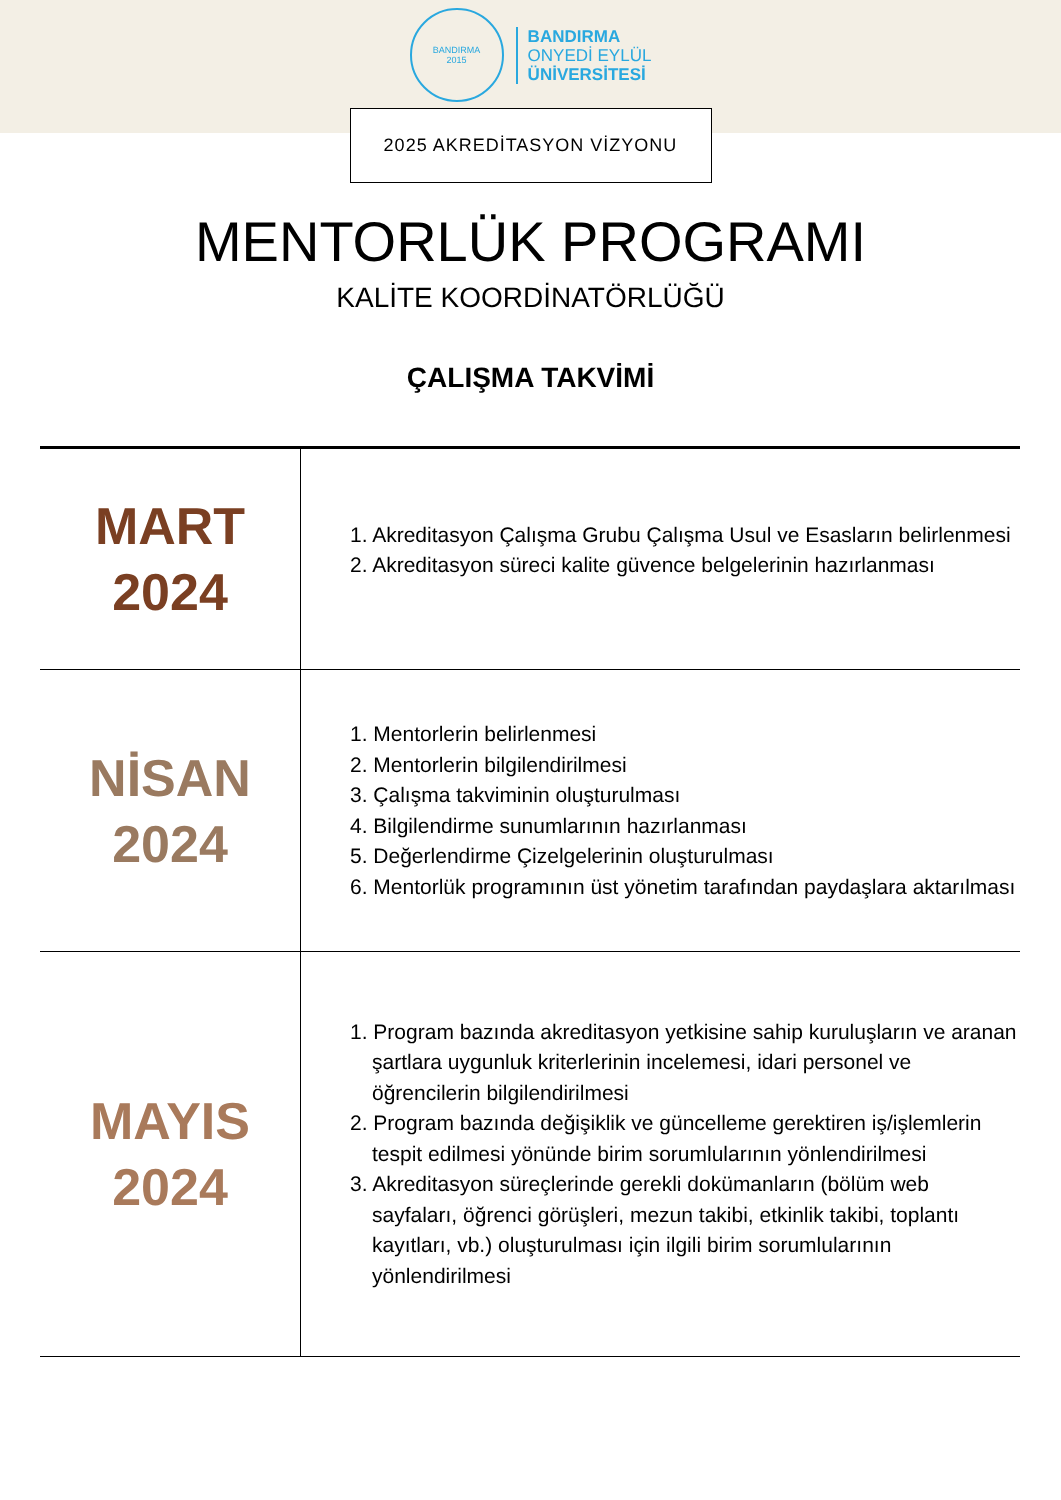BANDIRMA
2015
BANDIRMA
ONYEDİ EYLÜL
ÜNİVERSİTESİ
2025 AKREDİTASYON VİZYONU
MENTORLÜK PROGRAMI
KALİTE KOORDİNATÖRLÜĞÜ
ÇALIŞMA TAKVİMİ
| MART 2024 | 1. Akreditasyon Çalışma Grubu Çalışma Usul ve Esasların belirlenmesi 2. Akreditasyon süreci kalite güvence belgelerinin hazırlanması |
| NİSAN 2024 | 1. Mentorlerin belirlenmesi 2. Mentorlerin bilgilendirilmesi 3. Çalışma takviminin oluşturulması 4. Bilgilendirme sunumlarının hazırlanması 5. Değerlendirme Çizelgelerinin oluşturulması 6. Mentorlük programının üst yönetim tarafından paydaşlara aktarılması |
| MAYIS 2024 | 1. Program bazında akreditasyon yetkisine sahip kuruluşların ve aranan şartlara uygunluk kriterlerinin incelemesi, idari personel ve öğrencilerin bilgilendirilmesi 2. Program bazında değişiklik ve güncelleme gerektiren iş/işlemlerin tespit edilmesi yönünde birim sorumlularının yönlendirilmesi 3. Akreditasyon süreçlerinde gerekli dokümanların (bölüm web sayfaları, öğrenci görüşleri, mezun takibi, etkinlik takibi, toplantı kayıtları, vb.) oluşturulması için ilgili birim sorumlularının yönlendirilmesi |